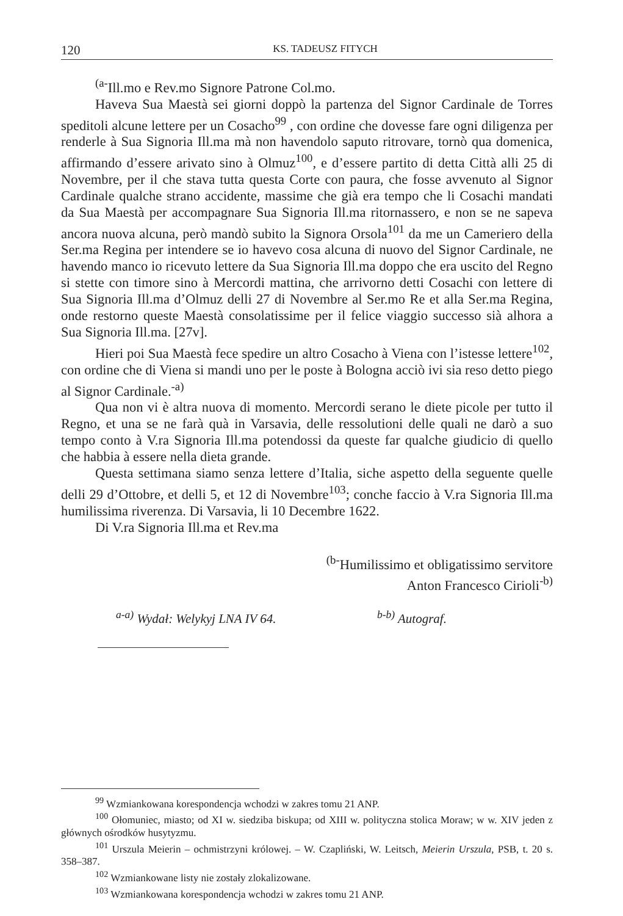120 KS. TADEUSZ FITYCH
<sup>(a-</sup>Ill.mo e Rev.mo Signore Patrone Col.mo.
Haveva Sua Maestà sei giorni doppò la partenza del Signor Cardinale de Torres speditoli alcune lettere per un Cosacho<sup>99</sup> , con ordine che dovesse fare ogni diligenza per renderle à Sua Signoria Ill.ma mà non havendolo saputo ritrovare, tornò qua domenica, affirmando d’essere arivato sino à Olmuz<sup>100</sup>, e d’essere partito di detta Città alli 25 di Novembre, per il che stava tutta questa Corte con paura, che fosse avvenuto al Signor Cardinale qualche strano accidente, massime che già era tempo che li Cosachi mandati da Sua Maestà per accompagnare Sua Signoria Ill.ma ritornassero, e non se ne sapeva ancora nuova alcuna, però mandò subito la Signora Orsola<sup>101</sup> da me un Cameriero della Ser.ma Regina per intendere se io havevo cosa alcuna di nuovo del Signor Cardinale, ne havendo manco io ricevuto lettere da Sua Signoria Ill.ma doppo che era uscito del Regno si stette con timore sino à Mercordi mattina, che arrivorno detti Cosachi con lettere di Sua Signoria Ill.ma d’Olmuz delli 27 di Novembre al Ser.mo Re et alla Ser.ma Regina, onde restorno queste Maestà consolatissime per il felice viaggio successo sià alhora a Sua Signoria Ill.ma. [27v].
Hieri poi Sua Maestà fece spedire un altro Cosacho à Viena con l’istesse lettere<sup>102</sup>, con ordine che di Viena si mandi uno per le poste à Bologna acciò ivi sia reso detto piego al Signor Cardinale.<sup>-a)</sup>
Qua non vi è altra nuova di momento. Mercordi serano le diete picole per tutto il Regno, et una se ne farà quà in Varsavia, delle ressolutioni delle quali ne darò a suo tempo conto à V.ra Signoria Ill.ma potendossi da queste far qualche giudicio di quello che habbia à essere nella dieta grande.
Questa settimana siamo senza lettere d’Italia, siche aspetto della seguente quelle delli 29 d’Ottobre, et delli 5, et 12 di Novembre<sup>103</sup>; conche faccio à V.ra Signoria Ill.ma humilissima riverenza. Di Varsavia, li 10 Decembre 1622.
Di V.ra Signoria Ill.ma et Rev.ma
<sup>(b-</sup>Humilissimo et obligatissimo servitore
Anton Francesco Cirioli<sup>-b)</sup>
<sup>a-a)</sup> Wydał: Welykyj LNA IV 64. <sup>b-b)</sup> Autograf.
<sup>99</sup> Wzmiankowana korespondencja wchodzi w zakres tomu 21 ANP.
<sup>100</sup> Ołomuniec, miasto; od XI w. siedziba biskupa; od XIII w. polityczna stolica Moraw; w w. XIV jeden z głównych ośrodków husytyzmu.
<sup>101</sup> Urszula Meierin – ochmistrzyni królowej. – W. Czapliński, W. Leitsch, Meierin Urszula, PSB, t. 20 s. 358–387.
<sup>102</sup> Wzmiankowane listy nie zostały zlokalizowane.
<sup>103</sup> Wzmiankowana korespondencja wchodzi w zakres tomu 21 ANP.